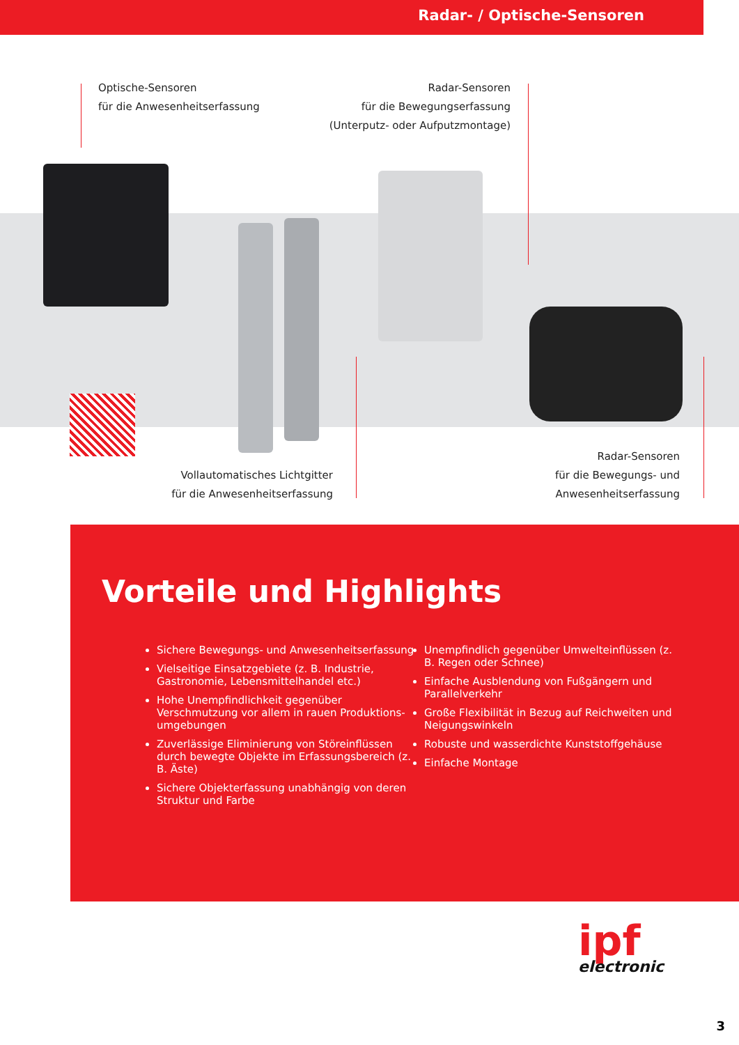Radar- / Optische-Sensoren
Optische-Sensoren
für die Anwesenheitserfassung
Radar-Sensoren
für die Bewegungserfassung
(Unterputz- oder Aufputzmontage)
Vollautomatisches Lichtgitter
für die Anwesenheitserfassung
Radar-Sensoren
für die Bewegungs- und
Anwesenheitserfassung
Vorteile und Highlights
Sichere Bewegungs- und Anwesenheitserfassung
Vielseitige Einsatzgebiete (z. B. Industrie, Gastronomie, Lebensmittelhandel etc.)
Hohe Unempfindlichkeit gegenüber Verschmutzung vor allem in rauen Produktions-umgebungen
Zuverlässige Eliminierung von Störeinflüssen durch bewegte Objekte im Erfassungsbereich (z. B. Äste)
Sichere Objekterfassung unabhängig von deren Struktur und Farbe
Unempfindlich gegenüber Umwelteinflüssen (z. B. Regen oder Schnee)
Einfache Ausblendung von Fußgängern und Parallelverkehr
Große Flexibilität in Bezug auf Reichweiten und Neigungswinkeln
Robuste und wasserdichte Kunststoffgehäuse
Einfache Montage
ipf
electronic
3